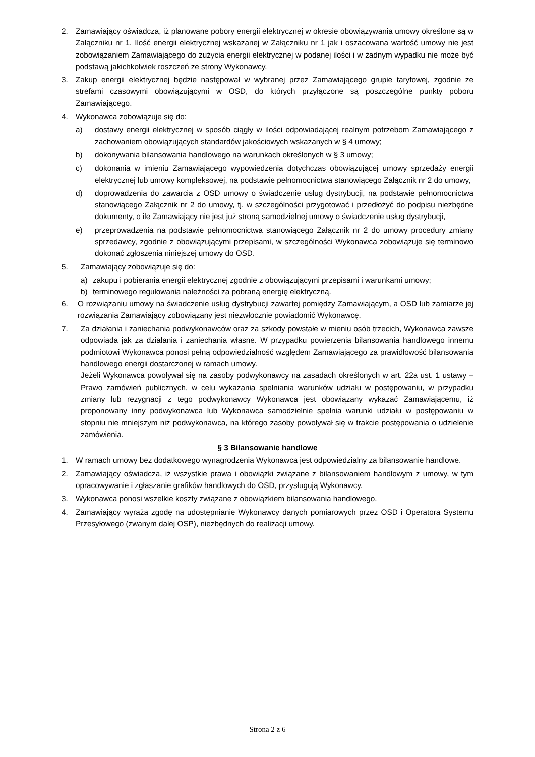2. Zamawiający oświadcza, iż planowane pobory energii elektrycznej w okresie obowiązywania umowy określone są w Załączniku nr 1. Ilość energii elektrycznej wskazanej w Załączniku nr 1 jak i oszacowana wartość umowy nie jest zobowiązaniem Zamawiającego do zużycia energii elektrycznej w podanej ilości i w żadnym wypadku nie może być podstawą jakichkolwiek roszczeń ze strony Wykonawcy.
3. Zakup energii elektrycznej będzie następował w wybranej przez Zamawiającego grupie taryfowej, zgodnie ze strefami czasowymi obowiązującymi w OSD, do których przyłączone są poszczególne punkty poboru Zamawiającego.
4. Wykonawca zobowiązuje się do:
a) dostawy energii elektrycznej w sposób ciągły w ilości odpowiadającej realnym potrzebom Zamawiającego z zachowaniem obowiązujących standardów jakościowych wskazanych w § 4 umowy;
b) dokonywania bilansowania handlowego na warunkach określonych w § 3 umowy;
c) dokonania w imieniu Zamawiającego wypowiedzenia dotychczas obowiązującej umowy sprzedaży energii elektrycznej lub umowy kompleksowej, na podstawie pełnomocnictwa stanowiącego Załącznik nr 2 do umowy,
d) doprowadzenia do zawarcia z OSD umowy o świadczenie usług dystrybucji, na podstawie pełnomocnictwa stanowiącego Załącznik nr 2 do umowy, tj. w szczególności przygotować i przedłożyć do podpisu niezbędne dokumenty, o ile Zamawiający nie jest już stroną samodzielnej umowy o świadczenie usług dystrybucji,
e) przeprowadzenia na podstawie pełnomocnictwa stanowiącego Załącznik nr 2 do umowy procedury zmiany sprzedawcy, zgodnie z obowiązującymi przepisami, w szczególności Wykonawca zobowiązuje się terminowo dokonać zgłoszenia niniejszej umowy do OSD.
5. Zamawiający zobowiązuje się do:
a) zakupu i pobierania energii elektrycznej zgodnie z obowiązującymi przepisami i warunkami umowy;
b) terminowego regulowania należności za pobraną energię elektryczną.
6. O rozwiązaniu umowy na świadczenie usług dystrybucji zawartej pomiędzy Zamawiającym, a OSD lub zamiarze jej rozwiązania Zamawiający zobowiązany jest niezwłocznie powiadomić Wykonawcę.
7. Za działania i zaniechania podwykonawców oraz za szkody powstałe w mieniu osób trzecich, Wykonawca zawsze odpowiada jak za działania i zaniechania własne. W przypadku powierzenia bilansowania handlowego innemu podmiotowi Wykonawca ponosi pełną odpowiedzialność względem Zamawiającego za prawidłowość bilansowania handlowego energii dostarczonej w ramach umowy.
Jeżeli Wykonawca powoływał się na zasoby podwykonawcy na zasadach określonych w art. 22a ust. 1 ustawy – Prawo zamówień publicznych, w celu wykazania spełniania warunków udziału w postępowaniu, w przypadku zmiany lub rezygnacji z tego podwykonawcy Wykonawca jest obowiązany wykazać Zamawiającemu, iż proponowany inny podwykonawca lub Wykonawca samodzielnie spełnia warunki udziału w postępowaniu w stopniu nie mniejszym niż podwykonawca, na którego zasoby powoływał się w trakcie postępowania o udzielenie zamówienia.
§ 3 Bilansowanie handlowe
1. W ramach umowy bez dodatkowego wynagrodzenia Wykonawca jest odpowiedzialny za bilansowanie handlowe.
2. Zamawiający oświadcza, iż wszystkie prawa i obowiązki związane z bilansowaniem handlowym z umowy, w tym opracowywanie i zgłaszanie grafików handlowych do OSD, przysługują Wykonawcy.
3. Wykonawca ponosi wszelkie koszty związane z obowiązkiem bilansowania handlowego.
4. Zamawiający wyraża zgodę na udostępnianie Wykonawcy danych pomiarowych przez OSD i Operatora Systemu Przesyłowego (zwanym dalej OSP), niezbędnych do realizacji umowy.
Strona 2 z 6